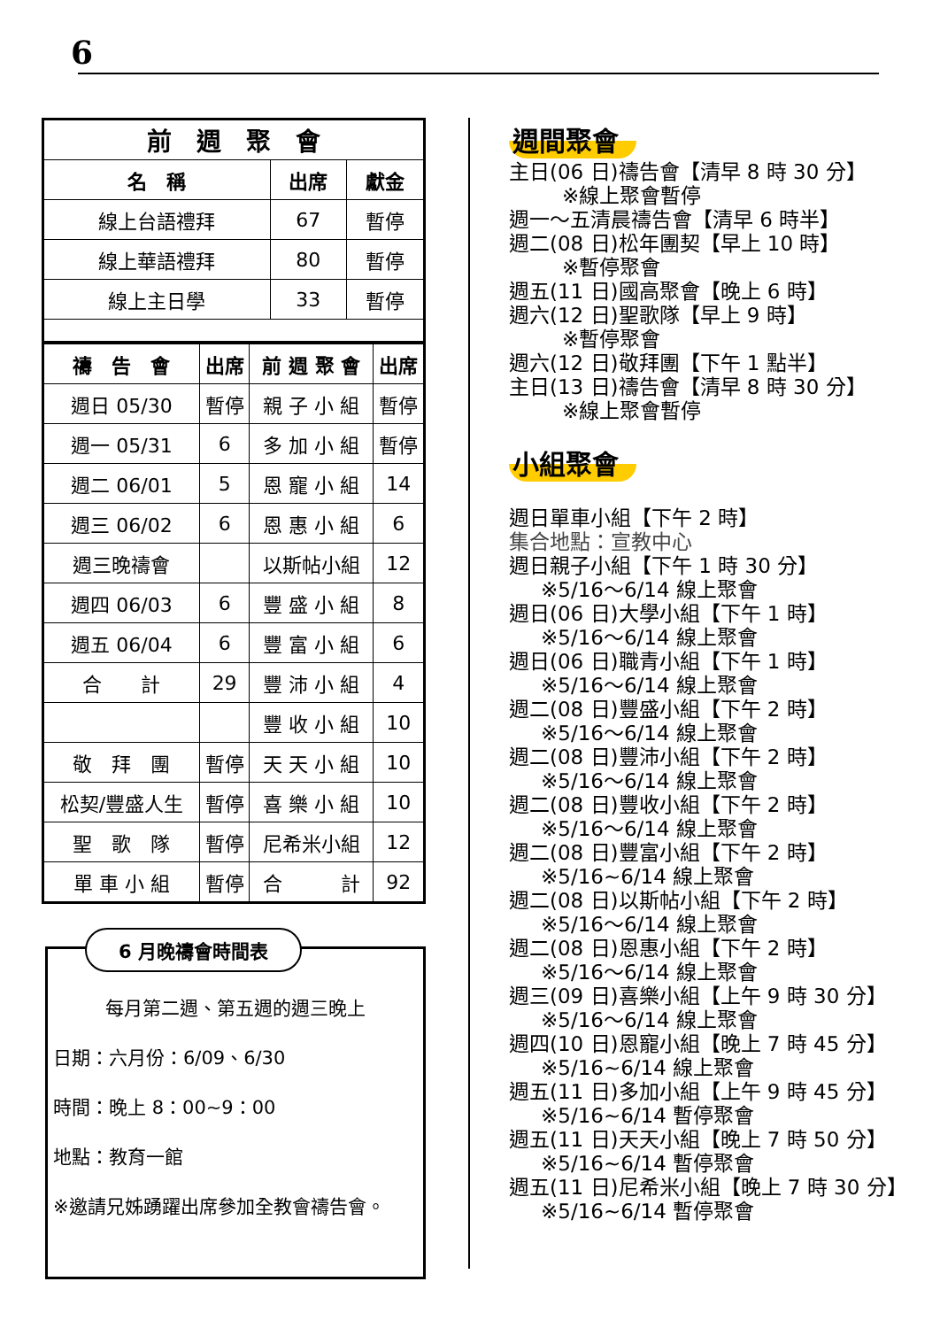6
| 前 週 聚 會 | | |
| --- | --- | --- |
| 名 稱 | 出席 | 獻金 |
| 線上台語禮拜 | 67 | 暫停 |
| 線上華語禮拜 | 80 | 暫停 |
| 線上主日學 | 33 | 暫停 |
| 禱 告 會 | 出席 | 前 週 聚 會 | 出席 |
| --- | --- | --- | --- |
| 週日 05/30 | 暫停 | 親 子 小 組 | 暫停 |
| 週一 05/31 | 6 | 多 加 小 組 | 暫停 |
| 週二 06/01 | 5 | 恩 寵 小 組 | 14 |
| 週三 06/02 | 6 | 恩 惠 小 組 | 6 |
| 週三晚禱會 | | 以斯帖小組 | 12 |
| 週四 06/03 | 6 | 豐 盛 小 組 | 8 |
| 週五 06/04 | 6 | 豐 富 小 組 | 6 |
| 合 計 | 29 | 豐 沛 小 組 | 4 |
| | | 豐 收 小 組 | 10 |
| 敬 拜 團 | 暫停 | 天 天 小 組 | 10 |
| 松契/豐盛人生 | 暫停 | 喜 樂 小 組 | 10 |
| 聖 歌 隊 | 暫停 | 尼希米小組 | 12 |
| 單 車 小 組 | 暫停 | 合 計 | 92 |
6 月晚禱會時間表
每月第二週、第五週的週三晚上
日期：六月份：6/09、6/30
時間：晚上 8：00~9：00
地點：教育一館
※邀請兄姊踴躍出席參加全教會禱告會。
週間聚會
主日(06 日)禱告會【清早 8 時 30 分】
※線上聚會暫停
週一～五清晨禱告會【清早 6 時半】
週二(08 日)松年團契【早上 10 時】
※暫停聚會
週五(11 日)國高聚會【晚上 6 時】
週六(12 日)聖歌隊【早上 9 時】
※暫停聚會
週六(12 日)敬拜團【下午 1 點半】
主日(13 日)禱告會【清早 8 時 30 分】
※線上聚會暫停
小組聚會
週日單車小組【下午 2 時】
集合地點：宣教中心
週日親子小組【下午 1 時 30 分】
※5/16～6/14 線上聚會
週日(06 日)大學小組【下午 1 時】
※5/16～6/14 線上聚會
週日(06 日)職青小組【下午 1 時】
※5/16～6/14 線上聚會
週二(08 日)豐盛小組【下午 2 時】
※5/16～6/14 線上聚會
週二(08 日)豐沛小組【下午 2 時】
※5/16～6/14 線上聚會
週二(08 日)豐收小組【下午 2 時】
※5/16～6/14 線上聚會
週二(08 日)豐富小組【下午 2 時】
※5/16~6/14 線上聚會
週二(08 日)以斯帖小組【下午 2 時】
※5/16～6/14 線上聚會
週二(08 日)恩惠小組【下午 2 時】
※5/16～6/14 線上聚會
週三(09 日)喜樂小組【上午 9 時 30 分】
※5/16～6/14 線上聚會
週四(10 日)恩寵小組【晚上 7 時 45 分】
※5/16~6/14 線上聚會
週五(11 日)多加小組【上午 9 時 45 分】
※5/16~6/14 暫停聚會
週五(11 日)天天小組【晚上 7 時 50 分】
※5/16~6/14 暫停聚會
週五(11 日)尼希米小組【晚上 7 時 30 分】
※5/16~6/14 暫停聚會